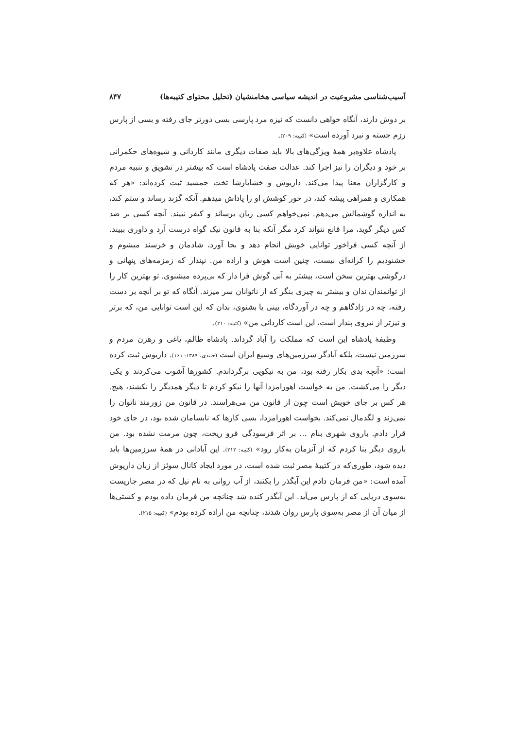آسیب‌شناسی مشروعیت در اندیشه سیاسی هخامنشیان (تحلیل محتوای کتیبه‌ها) ۸۴۷
بر دوش دارند، آنگاه خواهی دانست که نیزه مرد پارسی بسی دورتر جای رفته و بسی از پارس رزم جسته و نبرد آورده است» (کتیبه: ۲۰۹).
پادشاه علاوه‌بر همهٔ ویژگی‌های بالا باید صفات دیگری مانند کاردانی و شیوه‌های حکمرانی بر خود و دیگران را نیز اجرا کند. عدالت صفت پادشاه است که بیشتر در تشویق و تنبیه مردم و کارگزاران معنا پیدا می‌کند. داریوش و خشایارشا تخت جمشید ثبت کرده‌اند: «هر که همکاری و همراهی پیشه کند، در خور کوشش او را پاداش میدهم. آنکه گزند رساند و ستم کند، به اندازه گوشمالش می‌دهم. نمی‌خواهم کسی زیان برساند و کیفر نبیند. آنچه کسی بر ضد کس دیگر گوید، مرا قانع نتواند کرد مگر آنکه بنا به قانون نیک گواه درست آرد و داوری ببیند. از آنچه کسی فراخور توانایی خویش انجام دهد و بجا آورد، شادمان و خرسند میشوم و خشنودیم را کرانه‌ای نیست، چنین است هوش و اراده من. نپندار که زمزمه‌های پنهانی و درگوشی بهترین سخن است، بیشتر به آنی گوش فرا دار که بی‌پرده میشنوی. تو بهترین کار را از توانمندان ندان و بیشتر به چیزی بنگر که از ناتوانان سر میزند. آنگاه که تو بر آنچه بر دست رفته، چه در زادگاهم و چه در آوردگاه، بینی یا بشنوی، بدان که این است توانایی من، که برتر و تیزتر از نیروی پندار است، این است کاردانی من» (کتیبه: ۲۱۰).
وظیفهٔ پادشاه این است که مملکت را آباد گرداند. پادشاه ظالم، یاغی و رهزن مردم و سرزمین نیست، بلکه آبادگر سرزمین‌های وسیع ایران است (جنیدی، ۱۳۸۹: ۱۶۱). داریوش ثبت کرده است: «آنچه بدی بکار رفته بود، من به نیکویی برگرداندم. کشورها آشوب می‌کردند و یکی دیگر را می‌کشت. من به خواست اهورامزدا آنها را نیکو کردم تا دیگر همدیگر را نکشند، هیچ. هر کس بر جای خویش است چون از قانون من می‌هراسند. در قانون من زورمند ناتوان را نمی‌زند و لگدمال نمی‌کند. بخواست اهورامزدا، بسی کارها که نابسامان شده بود، در جای خود قرار دادم. باروی شهری بنام ... بر اثر فرسودگی فرو ریخت، چون مرمت نشده بود. من باروی دیگر بنا کردم که از آنزمان به‌کار رود» (کتیبه: ۲۱۲). این آبادانی در همهٔ سرزمین‌ها باید دیده شود، طوری‌که در کتیبهٔ مصر ثبت شده است، در مورد ایجاد کانال سوئز از زبان داریوش آمده است: «من فرمان دادم این آبگذر را بکنند، از آب روانی به نام نیل که در مصر جاریست به‌سوی دریایی که از پارس می‌آید. این آبگذر کنده شد چنانچه من فرمان داده بودم و کشتی‌ها از میان آن از مصر به‌سوی پارس روان شدند، چنانچه من اراده کرده بودم» (کتیبه: ۲۱۵).